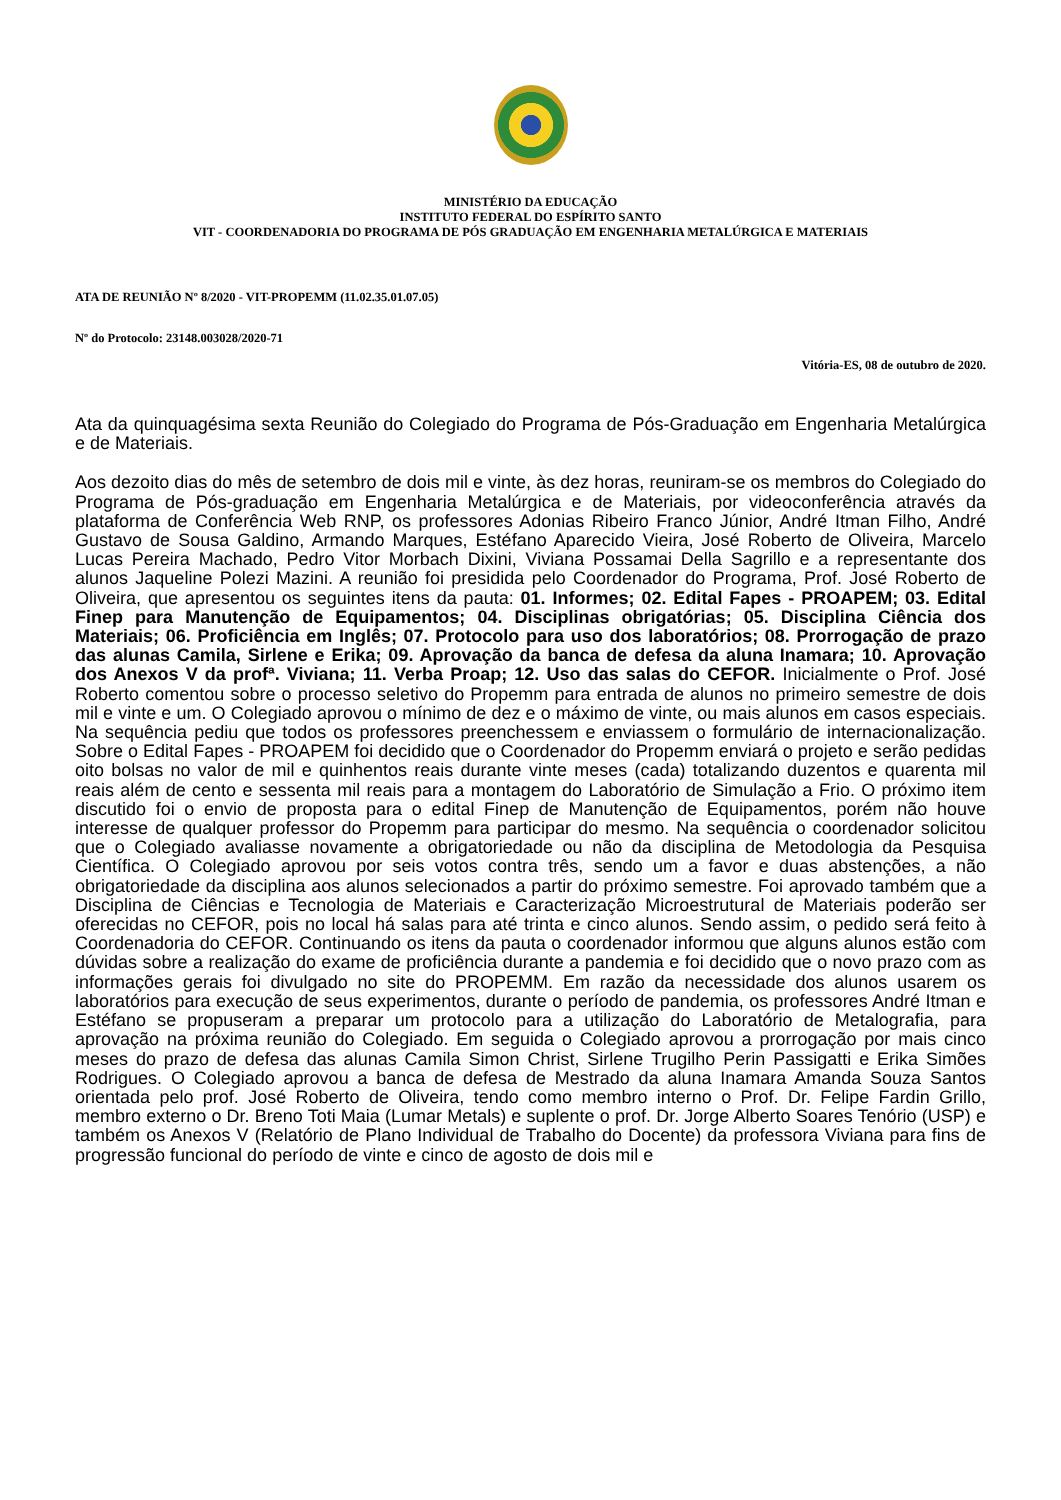MINISTÉRIO DA EDUCAÇÃO
INSTITUTO FEDERAL DO ESPÍRITO SANTO
VIT - COORDENADORIA DO PROGRAMA DE PÓS GRADUAÇÃO EM ENGENHARIA METALÚRGICA E MATERIAIS
ATA DE REUNIÃO Nº 8/2020 - VIT-PROPEMM (11.02.35.01.07.05)
Nº do Protocolo: 23148.003028/2020-71
Vitória-ES, 08 de outubro de 2020.
Ata da quinquagésima sexta Reunião do Colegiado do Programa de Pós-Graduação em Engenharia Metalúrgica e de Materiais.
Aos dezoito dias do mês de setembro de dois mil e vinte, às dez horas, reuniram-se os membros do Colegiado do Programa de Pós-graduação em Engenharia Metalúrgica e de Materiais, por videoconferência através da plataforma de Conferência Web RNP, os professores Adonias Ribeiro Franco Júnior, André Itman Filho, André Gustavo de Sousa Galdino, Armando Marques, Estéfano Aparecido Vieira, José Roberto de Oliveira, Marcelo Lucas Pereira Machado, Pedro Vitor Morbach Dixini, Viviana Possamai Della Sagrillo e a representante dos alunos Jaqueline Polezi Mazini. A reunião foi presidida pelo Coordenador do Programa, Prof. José Roberto de Oliveira, que apresentou os seguintes itens da pauta: 01. Informes; 02. Edital Fapes - PROAPEM; 03. Edital Finep para Manutenção de Equipamentos; 04. Disciplinas obrigatórias; 05. Disciplina Ciência dos Materiais; 06. Proficiência em Inglês; 07. Protocolo para uso dos laboratórios; 08. Prorrogação de prazo das alunas Camila, Sirlene e Erika; 09. Aprovação da banca de defesa da aluna Inamara; 10. Aprovação dos Anexos V da profª. Viviana; 11. Verba Proap; 12. Uso das salas do CEFOR. Inicialmente o Prof. José Roberto comentou sobre o processo seletivo do Propemm para entrada de alunos no primeiro semestre de dois mil e vinte e um. O Colegiado aprovou o mínimo de dez e o máximo de vinte, ou mais alunos em casos especiais. Na sequência pediu que todos os professores preenchessem e enviassem o formulário de internacionalização. Sobre o Edital Fapes - PROAPEM foi decidido que o Coordenador do Propemm enviará o projeto e serão pedidas oito bolsas no valor de mil e quinhentos reais durante vinte meses (cada) totalizando duzentos e quarenta mil reais além de cento e sessenta mil reais para a montagem do Laboratório de Simulação a Frio. O próximo item discutido foi o envio de proposta para o edital Finep de Manutenção de Equipamentos, porém não houve interesse de qualquer professor do Propemm para participar do mesmo. Na sequência o coordenador solicitou que o Colegiado avaliasse novamente a obrigatoriedade ou não da disciplina de Metodologia da Pesquisa Científica. O Colegiado aprovou por seis votos contra três, sendo um a favor e duas abstenções, a não obrigatoriedade da disciplina aos alunos selecionados a partir do próximo semestre. Foi aprovado também que a Disciplina de Ciências e Tecnologia de Materiais e Caracterização Microestrutural de Materiais poderão ser oferecidas no CEFOR, pois no local há salas para até trinta e cinco alunos. Sendo assim, o pedido será feito à Coordenadoria do CEFOR. Continuando os itens da pauta o coordenador informou que alguns alunos estão com dúvidas sobre a realização do exame de proficiência durante a pandemia e foi decidido que o novo prazo com as informações gerais foi divulgado no site do PROPEMM. Em razão da necessidade dos alunos usarem os laboratórios para execução de seus experimentos, durante o período de pandemia, os professores André Itman e Estéfano se propuseram a preparar um protocolo para a utilização do Laboratório de Metalografia, para aprovação na próxima reunião do Colegiado. Em seguida o Colegiado aprovou a prorrogação por mais cinco meses do prazo de defesa das alunas Camila Simon Christ, Sirlene Trugilho Perin Passigatti e Erika Simões Rodrigues. O Colegiado aprovou a banca de defesa de Mestrado da aluna Inamara Amanda Souza Santos orientada pelo prof. José Roberto de Oliveira, tendo como membro interno o Prof. Dr. Felipe Fardin Grillo, membro externo o Dr. Breno Toti Maia (Lumar Metals) e suplente o prof. Dr. Jorge Alberto Soares Tenório (USP) e também os Anexos V (Relatório de Plano Individual de Trabalho do Docente) da professora Viviana para fins de progressão funcional do período de vinte e cinco de agosto de dois mil e